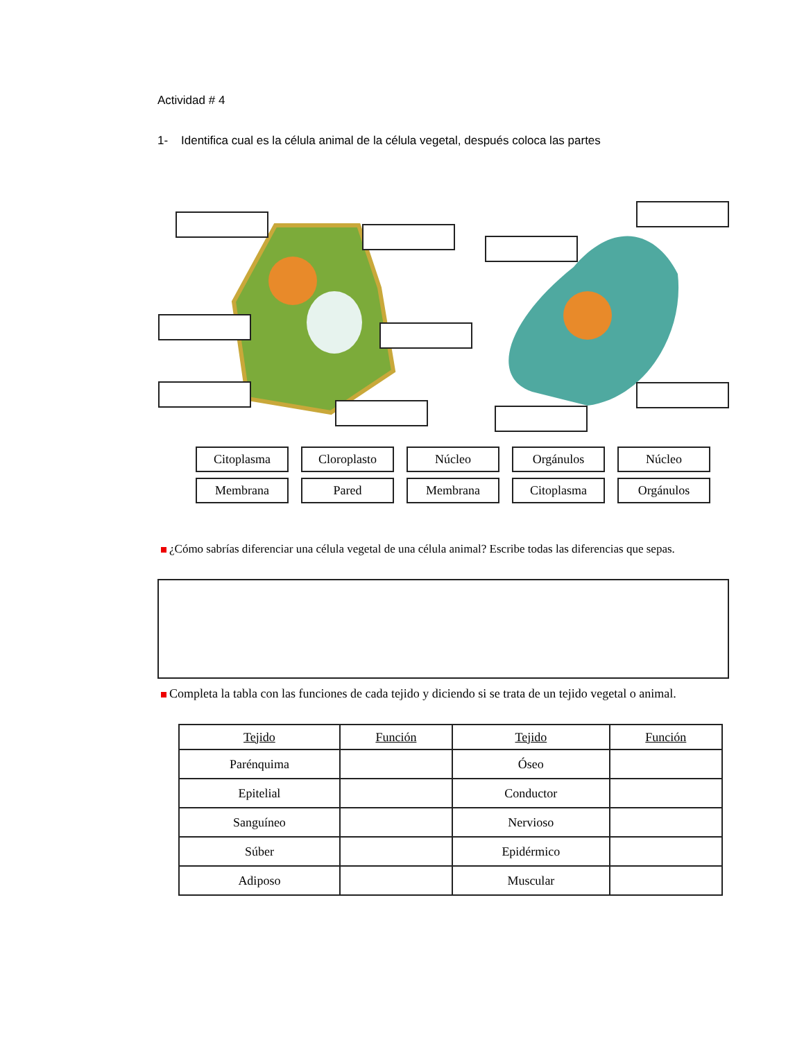Actividad # 4
1- Identifica cual es la célula animal de la célula vegetal, después coloca las partes
Citoplasma Cloroplasto Núcleo Orgánulos Núcleo
Membrana Pared Membrana Citoplasma Orgánulos
¿Cómo sabrías diferenciar una célula vegetal de una célula animal? Escribe todas las diferencias que sepas.
Completa la tabla con las funciones de cada tejido y diciendo si se trata de un tejido vegetal o animal.
| Tejido | Función | Tejido | Función |
| --- | --- | --- | --- |
| Parénquima | | Óseo | |
| Epitelial | | Conductor | |
| Sanguíneo | | Nervioso | |
| Súber | | Epidérmico | |
| Adiposo | | Muscular | |